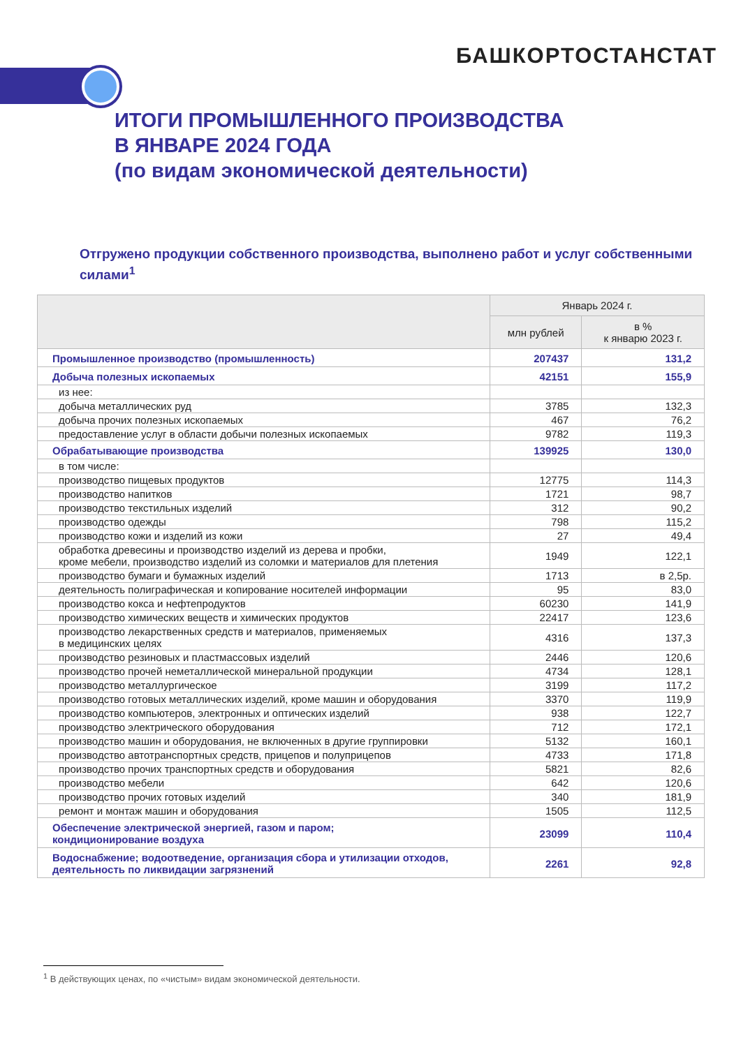БАШКОРТОСТАНСТАТ
ИТОГИ ПРОМЫШЛЕННОГО ПРОИЗВОДСТВА
В ЯНВАРЕ 2024 ГОДА
(по видам экономической деятельности)
Отгружено продукции собственного производства, выполнено работ и услуг собственными силами<sup>1</sup>
| | Январь 2024 г. | |
| --- | --- | --- |
| | млн рублей | в % к январю 2023 г. |
| Промышленное производство (промышленность) | 207437 | 131,2 |
| Добыча полезных ископаемых | 42151 | 155,9 |
| из нее: | | |
| добыча металлических руд | 3785 | 132,3 |
| добыча прочих полезных ископаемых | 467 | 76,2 |
| предоставление услуг в области добычи полезных ископаемых | 9782 | 119,3 |
| Обрабатывающие производства | 139925 | 130,0 |
| в том числе: | | |
| производство пищевых продуктов | 12775 | 114,3 |
| производство напитков | 1721 | 98,7 |
| производство текстильных изделий | 312 | 90,2 |
| производство одежды | 798 | 115,2 |
| производство кожи и изделий из кожи | 27 | 49,4 |
| обработка древесины и производство изделий из дерева и пробки, кроме мебели, производство изделий из соломки и материалов для плетения | 1949 | 122,1 |
| производство бумаги и бумажных изделий | 1713 | в 2,5р. |
| деятельность полиграфическая и копирование носителей информации | 95 | 83,0 |
| производство кокса и нефтепродуктов | 60230 | 141,9 |
| производство химических веществ и химических продуктов | 22417 | 123,6 |
| производство лекарственных средств и материалов, применяемых в медицинских целях | 4316 | 137,3 |
| производство резиновых и пластмассовых изделий | 2446 | 120,6 |
| производство прочей неметаллической минеральной продукции | 4734 | 128,1 |
| производство металлургическое | 3199 | 117,2 |
| производство готовых металлических изделий, кроме машин и оборудования | 3370 | 119,9 |
| производство компьютеров, электронных и оптических изделий | 938 | 122,7 |
| производство электрического оборудования | 712 | 172,1 |
| производство машин и оборудования, не включенных в другие группировки | 5132 | 160,1 |
| производство автотранспортных средств, прицепов и полуприцепов | 4733 | 171,8 |
| производство прочих транспортных средств и оборудования | 5821 | 82,6 |
| производство мебели | 642 | 120,6 |
| производство прочих готовых изделий | 340 | 181,9 |
| ремонт и монтаж машин и оборудования | 1505 | 112,5 |
| Обеспечение электрической энергией, газом и паром; кондиционирование воздуха | 23099 | 110,4 |
| Водоснабжение; водоотведение, организация сбора и утилизации отходов, деятельность по ликвидации загрязнений | 2261 | 92,8 |
<sup>1</sup> В действующих ценах, по «чистым» видам экономической деятельности.